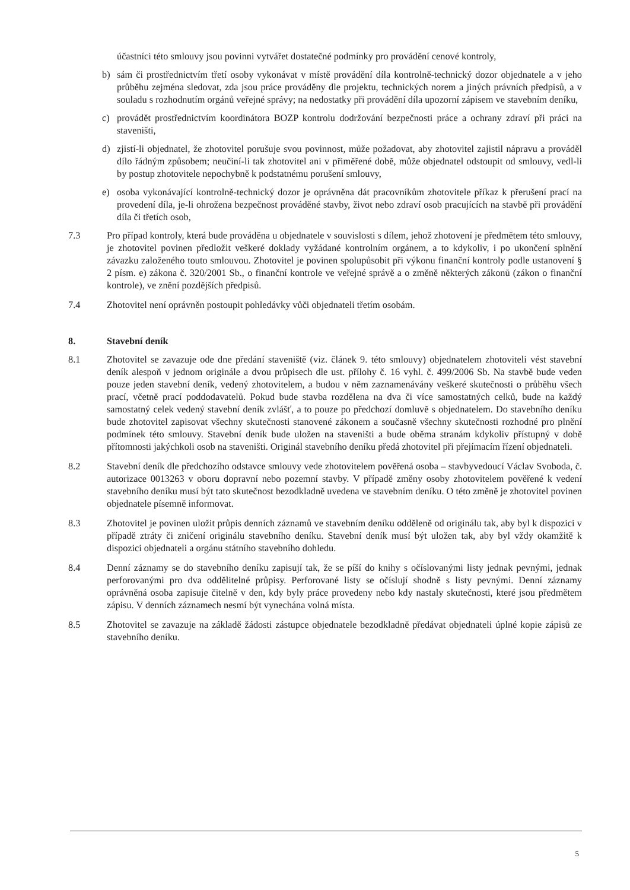účastníci této smlouvy jsou povinni vytvářet dostatečné podmínky pro provádění cenové kontroly,
b) sám či prostřednictvím třetí osoby vykonávat v místě provádění díla kontrolně-technický dozor objednatele a v jeho průběhu zejména sledovat, zda jsou práce prováděny dle projektu, technických norem a jiných právních předpisů, a v souladu s rozhodnutím orgánů veřejné správy; na nedostatky při provádění díla upozorní zápisem ve stavebním deníku,
c) provádět prostřednictvím koordinátora BOZP kontrolu dodržování bezpečnosti práce a ochrany zdraví při práci na staveništi,
d) zjistí-li objednatel, že zhotovitel porušuje svou povinnost, může požadovat, aby zhotovitel zajistil nápravu a prováděl dílo řádným způsobem; neučiní-li tak zhotovitel ani v přiměřené době, může objednatel odstoupit od smlouvy, vedl-li by postup zhotovitele nepochybně k podstatnému porušení smlouvy,
e) osoba vykonávající kontrolně-technický dozor je oprávněna dát pracovníkům zhotovitele příkaz k přerušení prací na provedení díla, je-li ohrožena bezpečnost prováděné stavby, život nebo zdraví osob pracujících na stavbě při provádění díla či třetích osob,
7.3 Pro případ kontroly, která bude prováděna u objednatele v souvislosti s dílem, jehož zhotovení je předmětem této smlouvy, je zhotovitel povinen předložit veškeré doklady vyžádané kontrolním orgánem, a to kdykoliv, i po ukončení splnění závazku založeného touto smlouvou. Zhotovitel je povinen spolupůsobit při výkonu finanční kontroly podle ustanovení § 2 písm. e) zákona č. 320/2001 Sb., o finanční kontrole ve veřejné správě a o změně některých zákonů (zákon o finanční kontrole), ve znění pozdějších předpisů.
7.4 Zhotovitel není oprávněn postoupit pohledávky vůči objednateli třetím osobám.
8. Stavební deník
8.1 Zhotovitel se zavazuje ode dne předání staveniště (viz. článek 9. této smlouvy) objednatelem zhotoviteli vést stavební deník alespoň v jednom originále a dvou průpisech dle ust. přílohy č. 16 vyhl. č. 499/2006 Sb. Na stavbě bude veden pouze jeden stavební deník, vedený zhotovitelem, a budou v něm zaznamenávány veškeré skutečnosti o průběhu všech prací, včetně prací poddodavatelů. Pokud bude stavba rozdělena na dva či více samostatných celků, bude na každý samostatný celek vedený stavební deník zvlášť, a to pouze po předchozí domluvě s objednatelem. Do stavebního deníku bude zhotovitel zapisovat všechny skutečnosti stanovené zákonem a současně všechny skutečnosti rozhodné pro plnění podmínek této smlouvy. Stavební deník bude uložen na staveništi a bude oběma stranám kdykoliv přístupný v době přítomnosti jakýchkoli osob na staveništi. Originál stavebního deníku předá zhotovitel při přejímacím řízení objednateli.
8.2 Stavební deník dle předchozího odstavce smlouvy vede zhotovitelem pověřená osoba – stavbyvedoucí Václav Svoboda, č. autorizace 0013263 v oboru dopravní nebo pozemní stavby. V případě změny osoby zhotovitelem pověřené k vedení stavebního deníku musí být tato skutečnost bezodkladně uvedena ve stavebním deníku. O této změně je zhotovitel povinen objednatele písemně informovat.
8.3 Zhotovitel je povinen uložit průpis denních záznamů ve stavebním deníku odděleně od originálu tak, aby byl k dispozici v případě ztráty či zničení originálu stavebního deníku. Stavební deník musí být uložen tak, aby byl vždy okamžitě k dispozici objednateli a orgánu státního stavebního dohledu.
8.4 Denní záznamy se do stavebního deníku zapisují tak, že se píší do knihy s očíslovanými listy jednak pevnými, jednak perforovanými pro dva oddělitelné průpisy. Perforované listy se očíslují shodně s listy pevnými. Denní záznamy oprávněná osoba zapisuje čitelně v den, kdy byly práce provedeny nebo kdy nastaly skutečnosti, které jsou předmětem zápisu. V denních záznamech nesmí být vynechána volná místa.
8.5 Zhotovitel se zavazuje na základě žádosti zástupce objednatele bezodkladně předávat objednateli úplné kopie zápisů ze stavebního deníku.
5